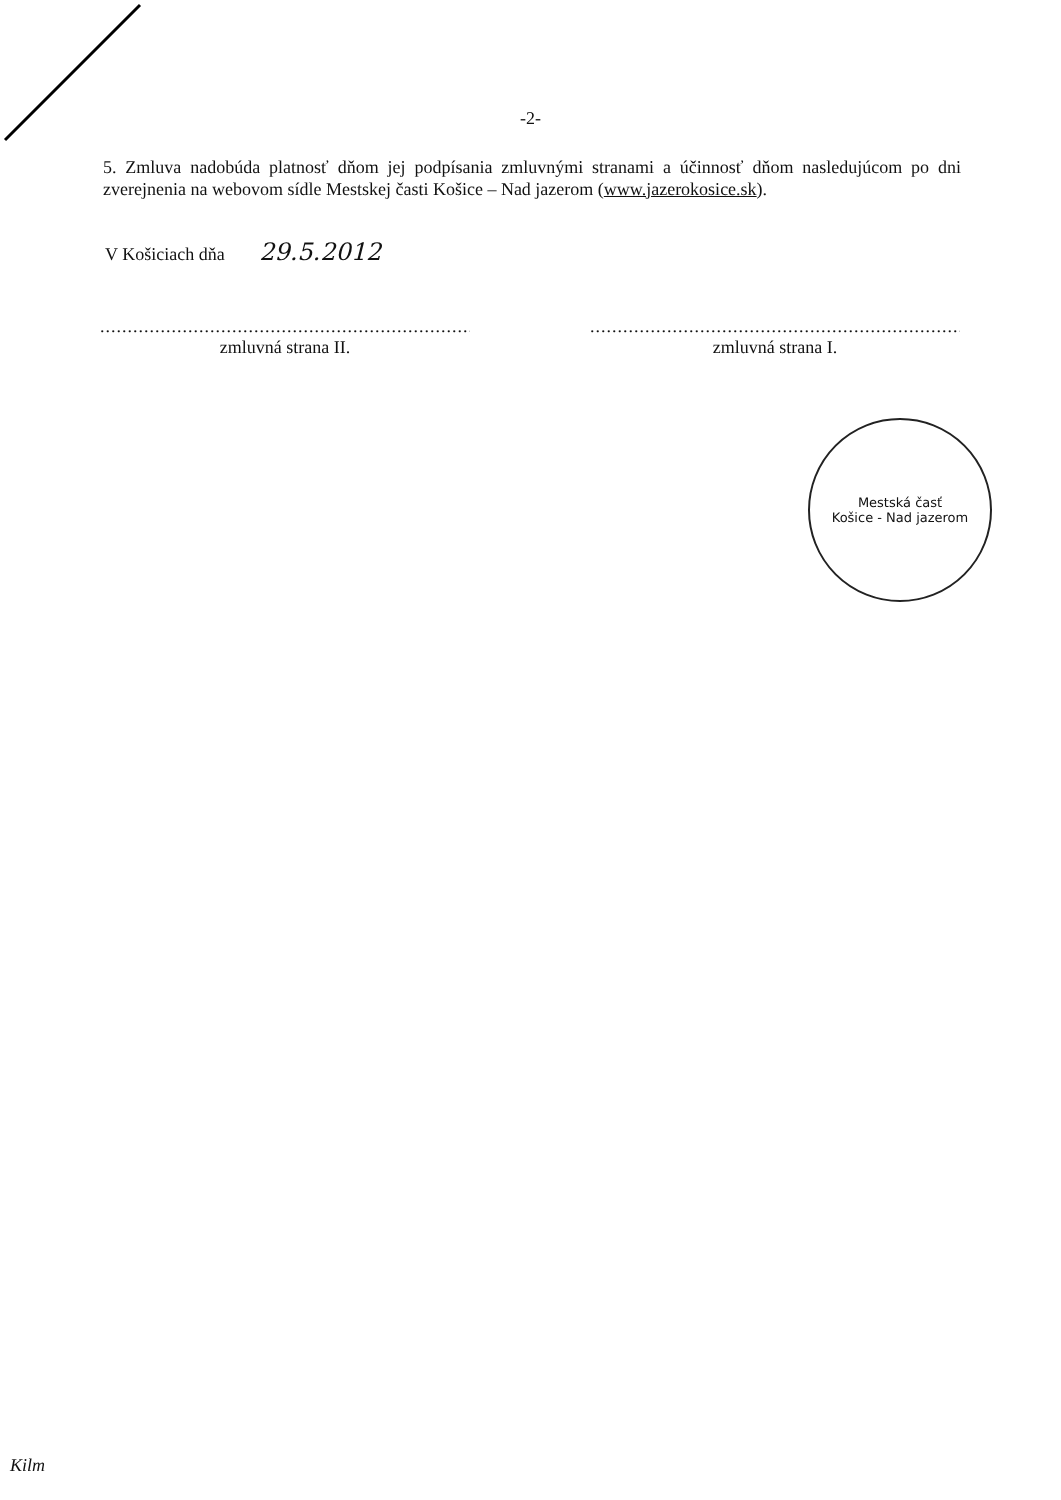-2-
5. Zmluva nadobúda platnosť dňom jej podpísania zmluvnými stranami a účinnosť dňom nasledujúcom po dni zverejnenia na webovom sídle Mestskej časti Košice – Nad jazerom (www.jazerokosice.sk).
V Košiciach dňa 29.5.2012
.....................................................................
zmluvná strana II.
.....................................................................
zmluvná strana I.
Mestská časť
Košice - Nad jazerom
Kilm